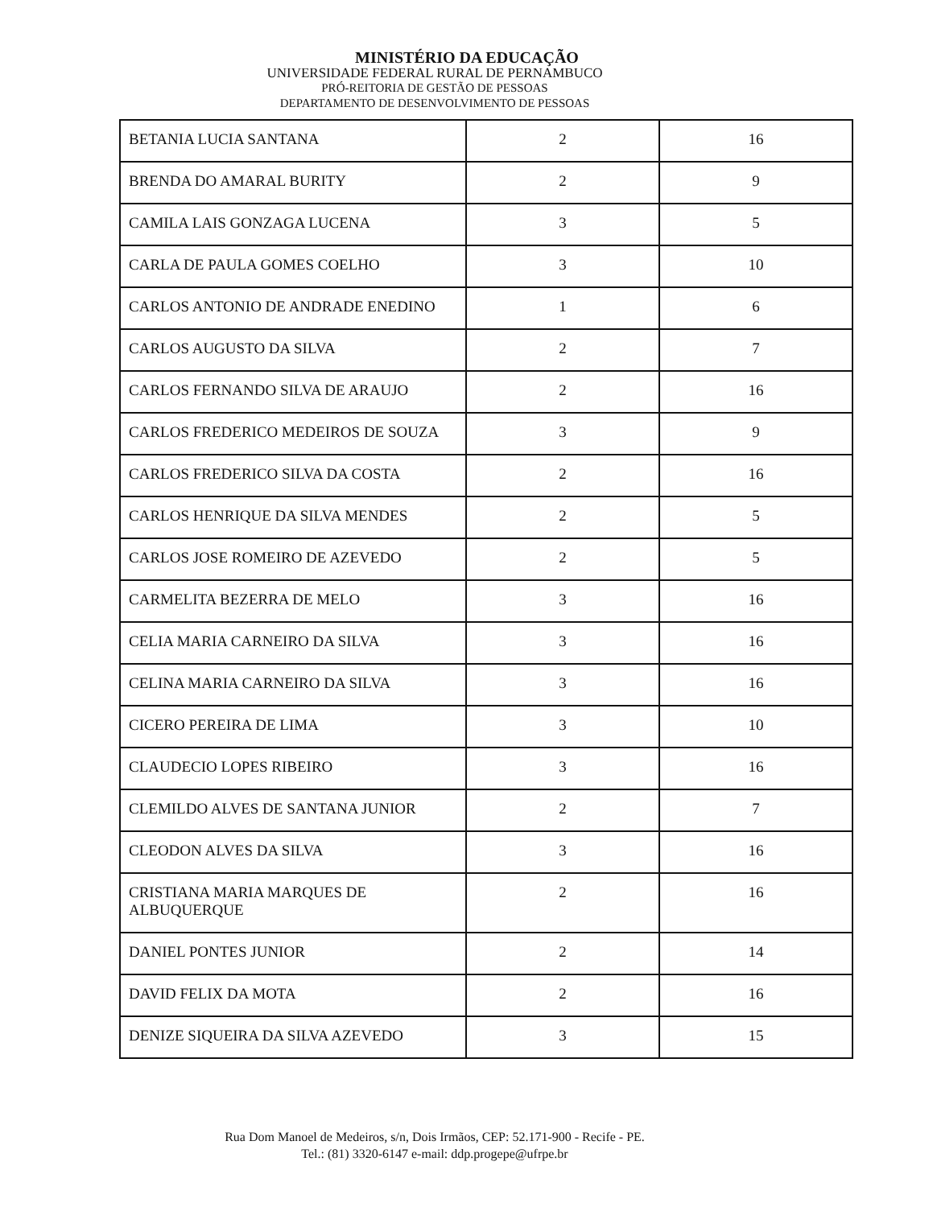MINISTÉRIO DA EDUCAÇÃO
UNIVERSIDADE FEDERAL RURAL DE PERNAMBUCO
PRÓ-REITORIA DE GESTÃO DE PESSOAS
DEPARTAMENTO DE DESENVOLVIMENTO DE PESSOAS
| BETANIA LUCIA SANTANA | 2 | 16 |
| BRENDA DO AMARAL BURITY | 2 | 9 |
| CAMILA LAIS GONZAGA LUCENA | 3 | 5 |
| CARLA DE PAULA GOMES COELHO | 3 | 10 |
| CARLOS ANTONIO DE ANDRADE ENEDINO | 1 | 6 |
| CARLOS AUGUSTO DA SILVA | 2 | 7 |
| CARLOS FERNANDO SILVA DE ARAUJO | 2 | 16 |
| CARLOS FREDERICO MEDEIROS DE SOUZA | 3 | 9 |
| CARLOS FREDERICO SILVA DA COSTA | 2 | 16 |
| CARLOS HENRIQUE DA SILVA MENDES | 2 | 5 |
| CARLOS JOSE ROMEIRO DE AZEVEDO | 2 | 5 |
| CARMELITA BEZERRA DE MELO | 3 | 16 |
| CELIA MARIA CARNEIRO DA SILVA | 3 | 16 |
| CELINA MARIA CARNEIRO DA SILVA | 3 | 16 |
| CICERO PEREIRA DE LIMA | 3 | 10 |
| CLAUDECIO LOPES RIBEIRO | 3 | 16 |
| CLEMILDO ALVES DE SANTANA JUNIOR | 2 | 7 |
| CLEODON ALVES DA SILVA | 3 | 16 |
| CRISTIANA MARIA MARQUES DE ALBUQUERQUE | 2 | 16 |
| DANIEL PONTES JUNIOR | 2 | 14 |
| DAVID FELIX DA MOTA | 2 | 16 |
| DENIZE SIQUEIRA DA SILVA AZEVEDO | 3 | 15 |
Rua Dom Manoel de Medeiros, s/n, Dois Irmãos, CEP: 52.171-900 - Recife - PE.
Tel.: (81) 3320-6147 e-mail: ddp.progepe@ufrpe.br